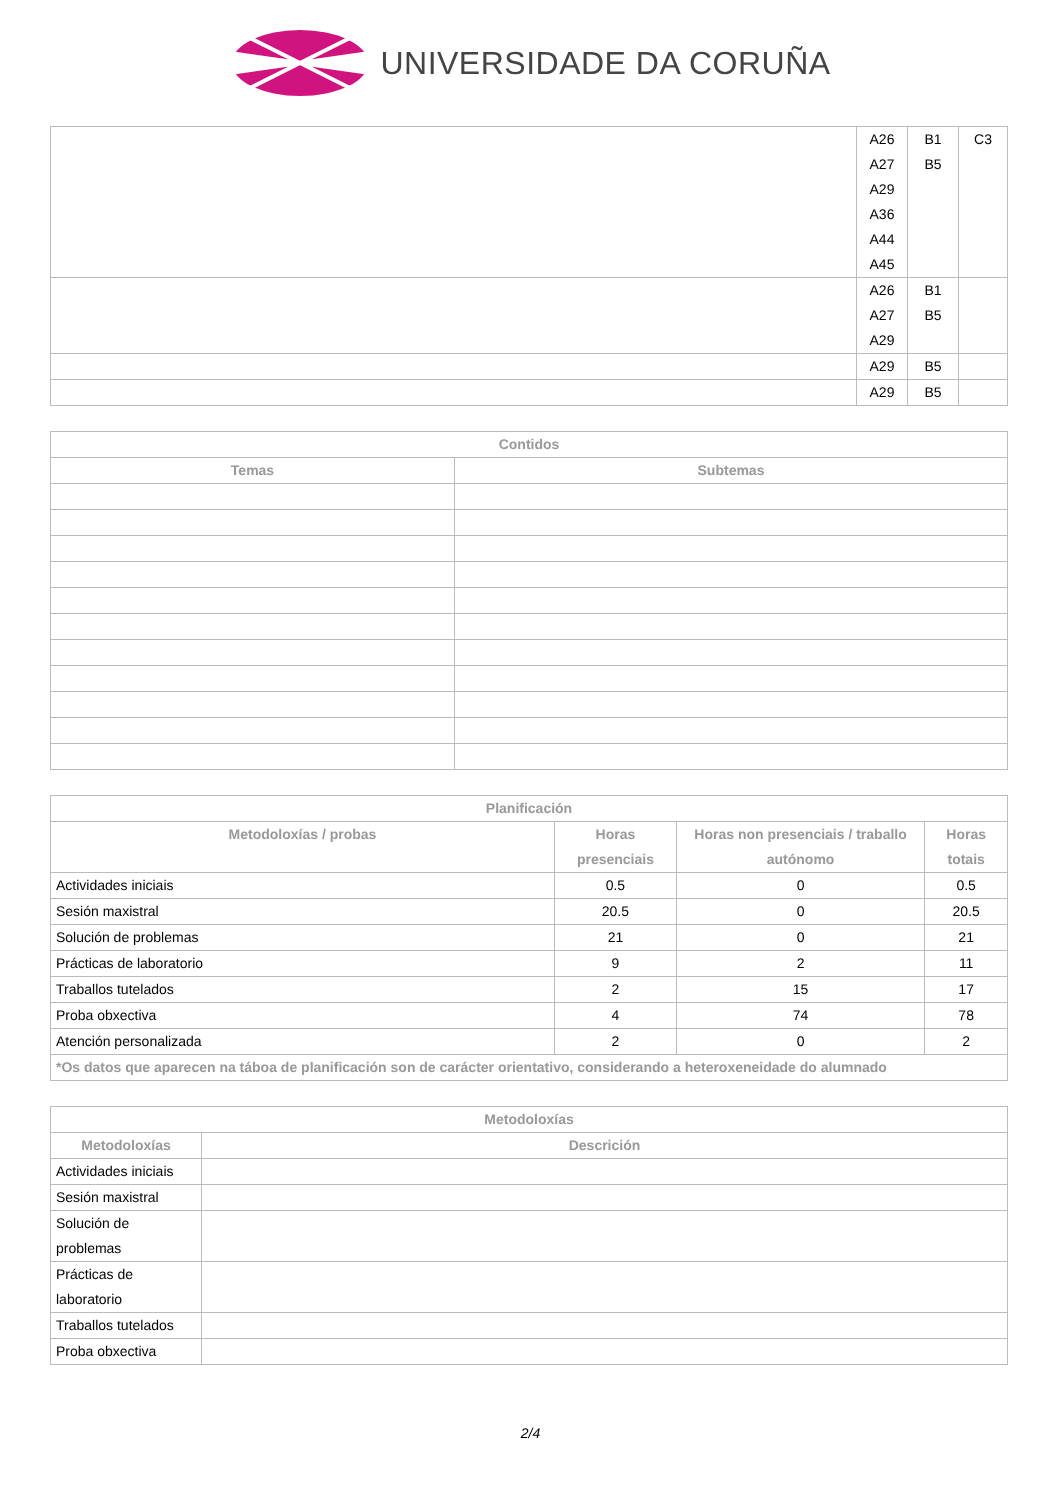UNIVERSIDADE DA CORUÑA
| | A26 A27 A29 A36 A44 A45 | B1 B5 | C3 |
| | A26 A27 A29 | B1 B5 | |
| | A29 | B5 | |
| | A29 | B5 | |
| Contidos | |
| --- | --- |
| Temas | Subtemas |
| Planificación | | | |
| --- | --- | --- | --- |
| Metodoloxías / probas | Horas presenciais | Horas non presenciais / traballo autónomo | Horas totais |
| Actividades iniciais | 0.5 | 0 | 0.5 |
| Sesión maxistral | 20.5 | 0 | 20.5 |
| Solución de problemas | 21 | 0 | 21 |
| Prácticas de laboratorio | 9 | 2 | 11 |
| Traballos tutelados | 2 | 15 | 17 |
| Proba obxectiva | 4 | 74 | 78 |
| Atención personalizada | 2 | 0 | 2 |
| *Os datos que aparecen na táboa de planificación son de carácter orientativo, considerando a heteroxeneidade do alumnado | | | |
| Metodoloxías | |
| --- | --- |
| Metodoloxías | Descrición |
| Actividades iniciais | |
| Sesión maxistral | |
| Solución de problemas | |
| Prácticas de laboratorio | |
| Traballos tutelados | |
| Proba obxectiva | |
2/4